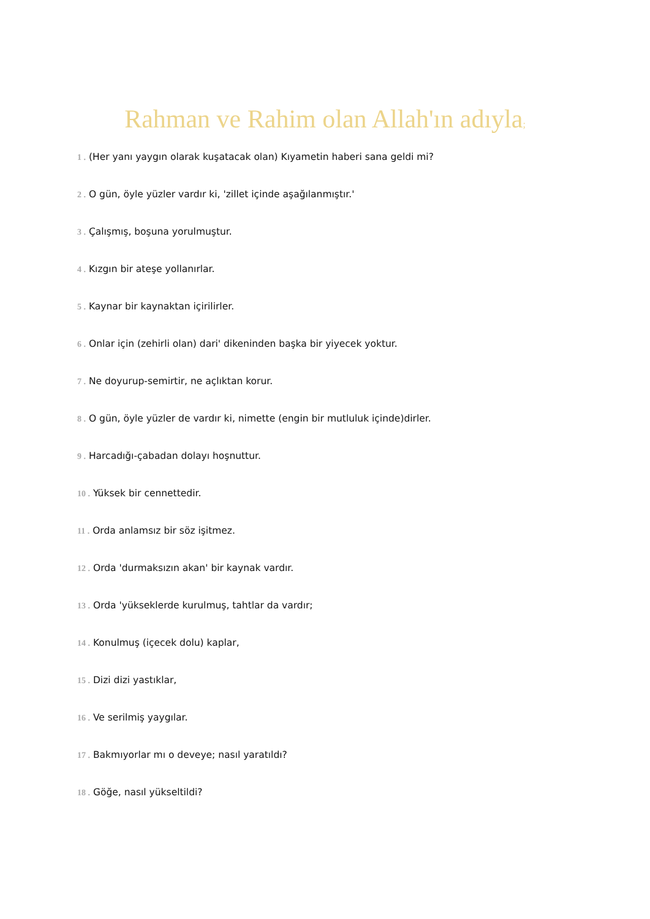Rahman ve Rahim olan Allah'ın adıyla;
1 . (Her yanı yaygın olarak kuşatacak olan) Kıyametin haberi sana geldi mi?
2 . O gün, öyle yüzler vardır ki, 'zillet içinde aşağılanmıştır.'
3 . Çalışmış, boşuna yorulmuştur.
4 . Kızgın bir ateşe yollanırlar.
5 . Kaynar bir kaynaktan içirilirler.
6 . Onlar için (zehirli olan) dari' dikeninden başka bir yiyecek yoktur.
7 . Ne doyurup-semirtir, ne açlıktan korur.
8 . O gün, öyle yüzler de vardır ki, nimette (engin bir mutluluk içinde)dirler.
9 . Harcadığı-çabadan dolayı hoşnuttur.
10 . Yüksek bir cennettedir.
11 . Orda anlamsız bir söz işitmez.
12 . Orda 'durmaksızın akan' bir kaynak vardır.
13 . Orda 'yükseklerde kurulmuş, tahtlar da vardır;
14 . Konulmuş (içecek dolu) kaplar,
15 . Dizi dizi yastıklar,
16 . Ve serilmiş yaygılar.
17 . Bakmıyorlar mı o deveye; nasıl yaratıldı?
18 . Göğe, nasıl yükseltildi?